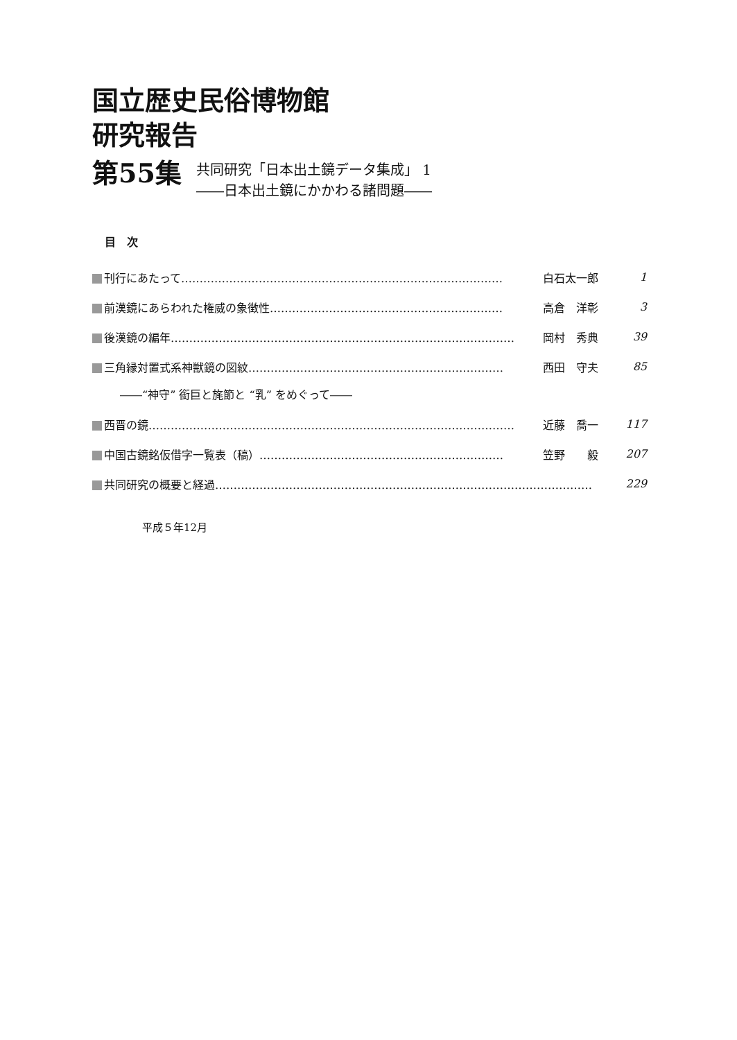国立歴史民俗博物館
研究報告
第55集
共同研究「日本出土鏡データ集成」 1
――日本出土鏡にかかわる諸問題――
目　次
刊行にあたって…………………………………………………………………………… 白石太一郎 1
前漢鏡にあらわれた権威の象徴性……………………………………………………… 高倉　洋彰 3
後漢鏡の編年………………………………………………………………………………… 岡村　秀典 39
三角縁対置式系神獣鏡の図紋…………………………………………………………… 西田　守夫 85
――“神守” 銜巨と旄節と “乳” をめぐって――
西晋の鏡……………………………………………………………………………………… 近藤　喬一 117
中国古鏡銘仮借字一覧表（稿）………………………………………………………… 笠野　　毅 207
共同研究の概要と経過………………………………………………………………………………………… 229
平成５年12月